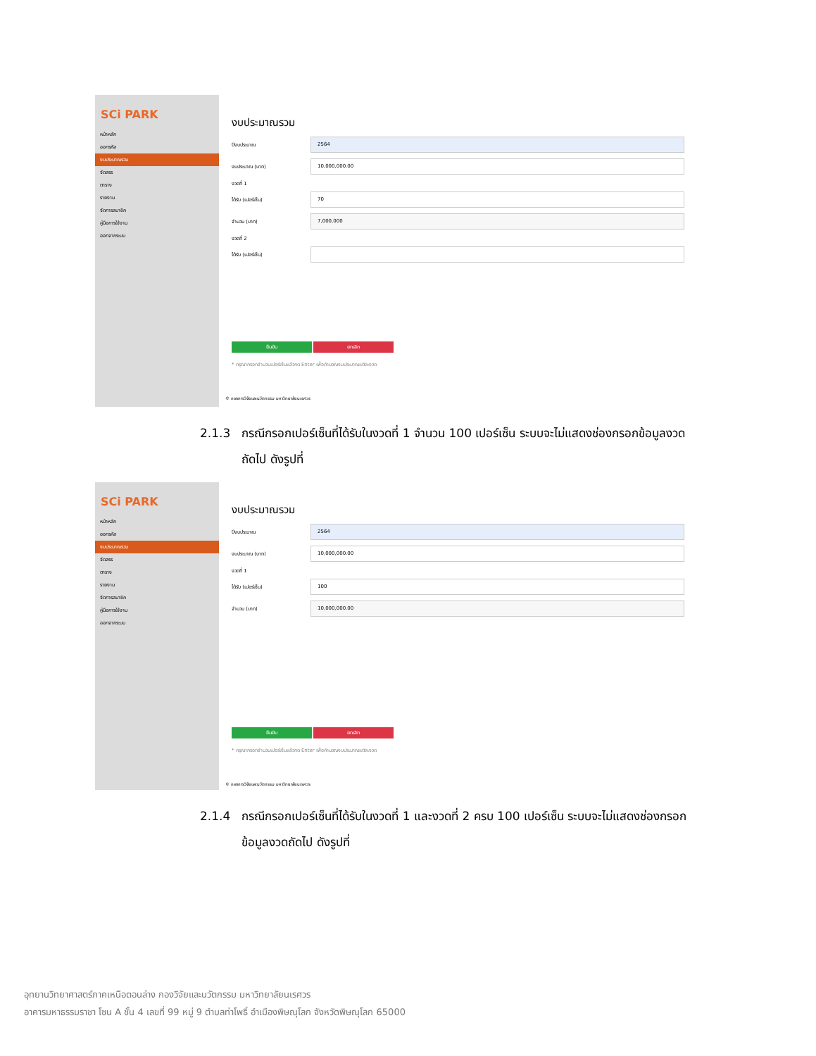SCi PARK
หน้าหลัก
ออกรหัส
งบประมาณรวม
จัดสรร
ตาราง
รายงาน
จัดการสมาชิก
คู่มือการใช้งาน
ออกจากระบบ
งบประมาณรวม
ปีงบประมาณ
2564
งบประมาณ (บาท)
10,000,000.00
งวดที่ 1
ได้รับ (เปอร์เซ็น)
70
จำนวน (บาท)
7,000,000
งวดที่ 2
ได้รับ (เปอร์เซ็น)
ยืนยัน ยกเลิก
* กรุณากรอกจำนวนเปอร์เซ็นแล้วกด Enter เพื่อคำนวณงบประมาณแต่ละงวด
© กองการวิจัยและนวัตกรรม มหาวิทยาลัยนเรศวร
2.1.3 กรณีกรอกเปอร์เซ็นที่ได้รับในงวดที่ 1 จำนวน 100 เปอร์เซ็น ระบบจะไม่แสดงช่องกรอกข้อมูลงวด
ถัดไป ดังรูปที่
SCi PARK
หน้าหลัก
ออกรหัส
งบประมาณรวม
จัดสรร
ตาราง
รายงาน
จัดการสมาชิก
คู่มือการใช้งาน
ออกจากระบบ
งบประมาณรวม
ปีงบประมาณ
2564
งบประมาณ (บาท)
10,000,000.00
งวดที่ 1
ได้รับ (เปอร์เซ็น)
100
จำนวน (บาท)
10,000,000.00
ยืนยัน ยกเลิก
* กรุณากรอกจำนวนเปอร์เซ็นแล้วกด Enter เพื่อคำนวณงบประมาณแต่ละงวด
© กองการวิจัยและนวัตกรรม มหาวิทยาลัยนเรศวร
2.1.4 กรณีกรอกเปอร์เซ็นที่ได้รับในงวดที่ 1 และงวดที่ 2 ครบ 100 เปอร์เซ็น ระบบจะไม่แสดงช่องกรอก
ข้อมูลงวดถัดไป ดังรูปที่
อุทยานวิทยาศาสตร์ภาคเหนือตอนล่าง กองวิจัยและนวัตกรรม มหาวิทยาลัยนเรศวร
อาคารมหาธรรมราชา โซน A ชั้น 4 เลขที่ 99 หมู่ 9 ตำบลท่าโพธิ์ อำเมืองพิษณุโลก จังหวัดพิษณุโลก 65000